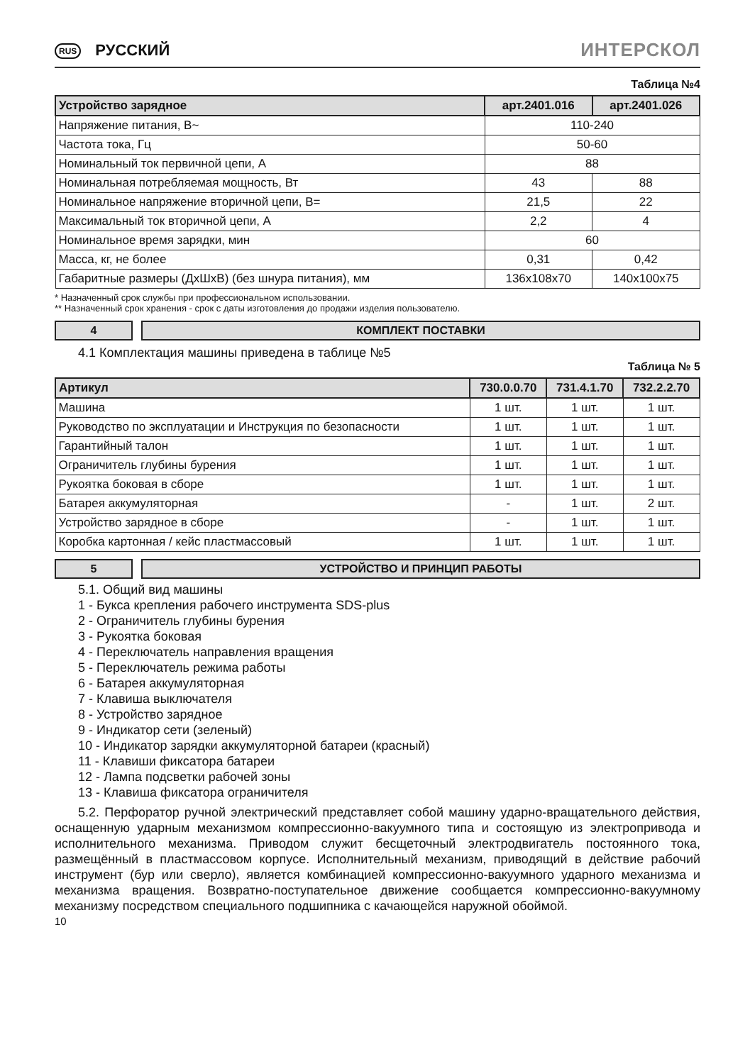RUS РУССКИЙ
ИНТЕРСКОЛ
Таблица №4
| Устройство зарядное | арт.2401.016 | арт.2401.026 |
| --- | --- | --- |
| Напряжение питания, В~ | 110-240 | |
| Частота тока, Гц | 50-60 | |
| Номинальный ток первичной цепи, А | 88 | |
| Номинальная потребляемая мощность, Вт | 43 | 88 |
| Номинальное напряжение вторичной цепи, В= | 21,5 | 22 |
| Максимальный ток вторичной цепи, А | 2,2 | 4 |
| Номинальное время зарядки, мин | 60 | |
| Масса, кг, не более | 0,31 | 0,42 |
| Габаритные размеры (ДхШхВ) (без шнура питания), мм | 136x108x70 | 140x100x75 |
* Назначенный срок службы при профессиональном использовании.
** Назначенный срок хранения - срок с даты изготовления до продажи изделия пользователю.
4 КОМПЛЕКТ ПОСТАВКИ
4.1 Комплектация машины приведена в таблице №5
Таблица № 5
| Артикул | 730.0.0.70 | 731.4.1.70 | 732.2.2.70 |
| --- | --- | --- | --- |
| Машина | 1 шт. | 1 шт. | 1 шт. |
| Руководство по эксплуатации и Инструкция по безопасности | 1 шт. | 1 шт. | 1 шт. |
| Гарантийный талон | 1 шт. | 1 шт. | 1 шт. |
| Ограничитель глубины бурения | 1 шт. | 1 шт. | 1 шт. |
| Рукоятка боковая в сборе | 1 шт. | 1 шт. | 1 шт. |
| Батарея аккумуляторная | - | 1 шт. | 2 шт. |
| Устройство зарядное в сборе | - | 1 шт. | 1 шт. |
| Коробка картонная / кейс пластмассовый | 1 шт. | 1 шт. | 1 шт. |
5 УСТРОЙСТВО И ПРИНЦИП РАБОТЫ
5.1. Общий вид машины
1 - Букса крепления рабочего инструмента SDS-plus
2 - Ограничитель глубины бурения
3 - Рукоятка боковая
4 - Переключатель направления вращения
5 - Переключатель режима работы
6 - Батарея аккумуляторная
7 - Клавиша выключателя
8 - Устройство зарядное
9 - Индикатор сети (зеленый)
10 - Индикатор зарядки аккумуляторной батареи (красный)
11 - Клавиши фиксатора батареи
12 - Лампа подсветки рабочей зоны
13 - Клавиша фиксатора ограничителя
5.2. Перфоратор ручной электрический представляет собой машину ударно-вращательного действия, оснащенную ударным механизмом компрессионно-вакуумного типа и состоящую из электропривода и исполнительного механизма. Приводом служит бесщеточный электродвигатель постоянного тока, размещённый в пластмассовом корпусе. Исполнительный механизм, приводящий в действие рабочий инструмент (бур или сверло), является комбинацией компрессионно-вакуумного ударного механизма и механизма вращения. Возвратно-поступательное движение сообщается компрессионно-вакуумному механизму посредством специального подшипника с качающейся наружной обоймой.
10